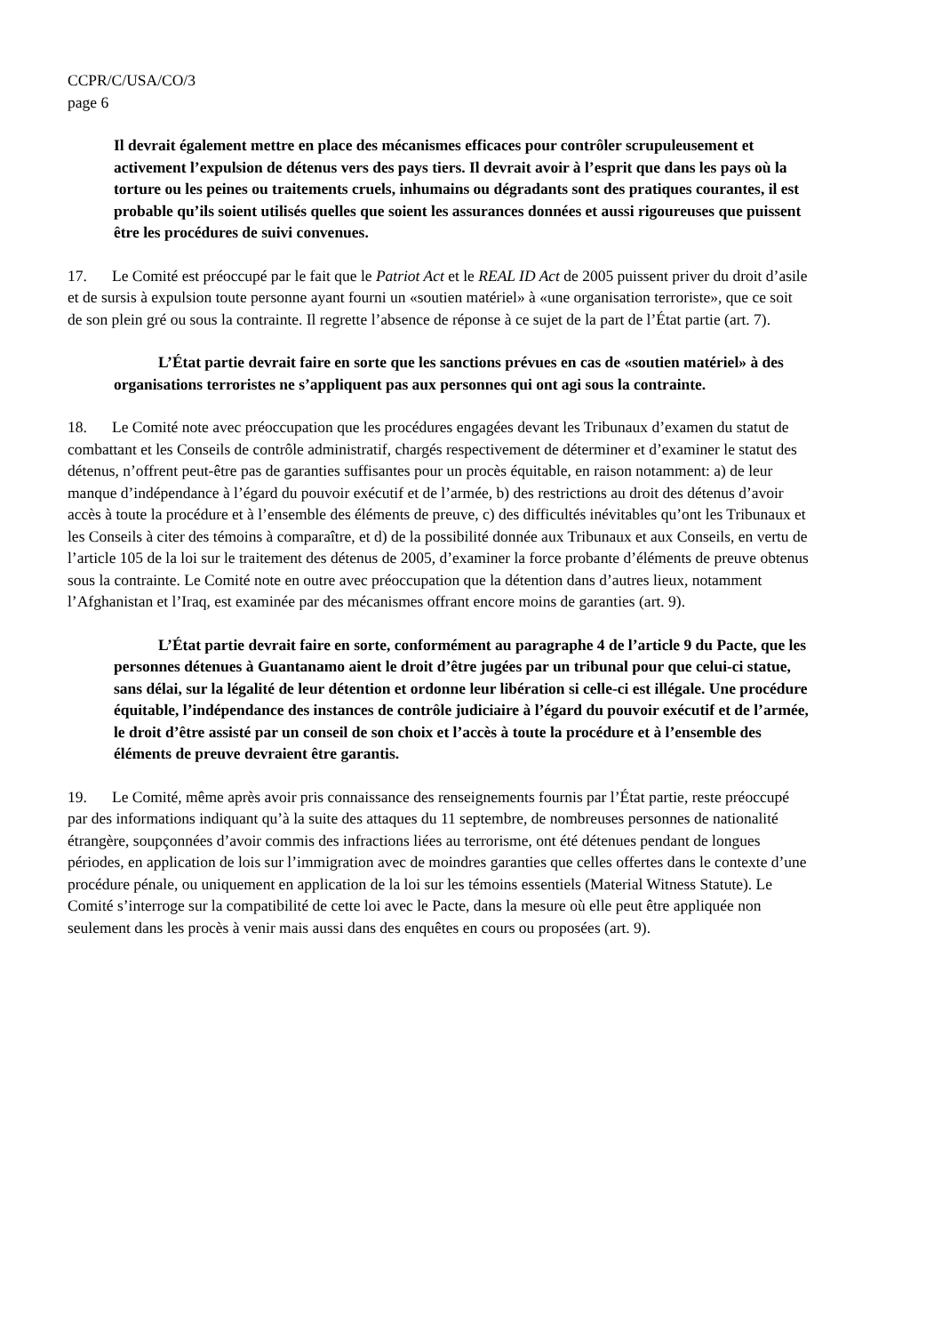CCPR/C/USA/CO/3
page 6
Il devrait également mettre en place des mécanismes efficaces pour contrôler scrupuleusement et activement l’expulsion de détenus vers des pays tiers. Il devrait avoir à l’esprit que dans les pays où la torture ou les peines ou traitements cruels, inhumains ou dégradants sont des pratiques courantes, il est probable qu’ils soient utilisés quelles que soient les assurances données et aussi rigoureuses que puissent être les procédures de suivi convenues.
17. Le Comité est préoccupé par le fait que le Patriot Act et le REAL ID Act de 2005 puissent priver du droit d’asile et de sursis à expulsion toute personne ayant fourni un «soutien matériel» à «une organisation terroriste», que ce soit de son plein gré ou sous la contrainte. Il regrette l’absence de réponse à ce sujet de la part de l’État partie (art. 7).
L’État partie devrait faire en sorte que les sanctions prévues en cas de «soutien matériel» à des organisations terroristes ne s’appliquent pas aux personnes qui ont agi sous la contrainte.
18. Le Comité note avec préoccupation que les procédures engagées devant les Tribunaux d’examen du statut de combattant et les Conseils de contrôle administratif, chargés respectivement de déterminer et d’examiner le statut des détenus, n’offrent peut-être pas de garanties suffisantes pour un procès équitable, en raison notamment: a) de leur manque d’indépendance à l’égard du pouvoir exécutif et de l’armée, b) des restrictions au droit des détenus d’avoir accès à toute la procédure et à l’ensemble des éléments de preuve, c) des difficultés inévitables qu’ont les Tribunaux et les Conseils à citer des témoins à comparaître, et d) de la possibilité donnée aux Tribunaux et aux Conseils, en vertu de l’article 105 de la loi sur le traitement des détenus de 2005, d’examiner la force probante d’éléments de preuve obtenus sous la contrainte. Le Comité note en outre avec préoccupation que la détention dans d’autres lieux, notamment l’Afghanistan et l’Iraq, est examinée par des mécanismes offrant encore moins de garanties (art. 9).
L’État partie devrait faire en sorte, conformément au paragraphe 4 de l’article 9 du Pacte, que les personnes détenues à Guantanamo aient le droit d’être jugées par un tribunal pour que celui-ci statue, sans délai, sur la légalité de leur détention et ordonne leur libération si celle-ci est illégale. Une procédure équitable, l’indépendance des instances de contrôle judiciaire à l’égard du pouvoir exécutif et de l’armée, le droit d’être assisté par un conseil de son choix et l’accès à toute la procédure et à l’ensemble des éléments de preuve devraient être garantis.
19. Le Comité, même après avoir pris connaissance des renseignements fournis par l’État partie, reste préoccupé par des informations indiquant qu’à la suite des attaques du 11 septembre, de nombreuses personnes de nationalité étrangère, soupçonnées d’avoir commis des infractions liées au terrorisme, ont été détenues pendant de longues périodes, en application de lois sur l’immigration avec de moindres garanties que celles offertes dans le contexte d’une procédure pénale, ou uniquement en application de la loi sur les témoins essentiels (Material Witness Statute). Le Comité s’interroge sur la compatibilité de cette loi avec le Pacte, dans la mesure où elle peut être appliquée non seulement dans les procès à venir mais aussi dans des enquêtes en cours ou proposées (art. 9).